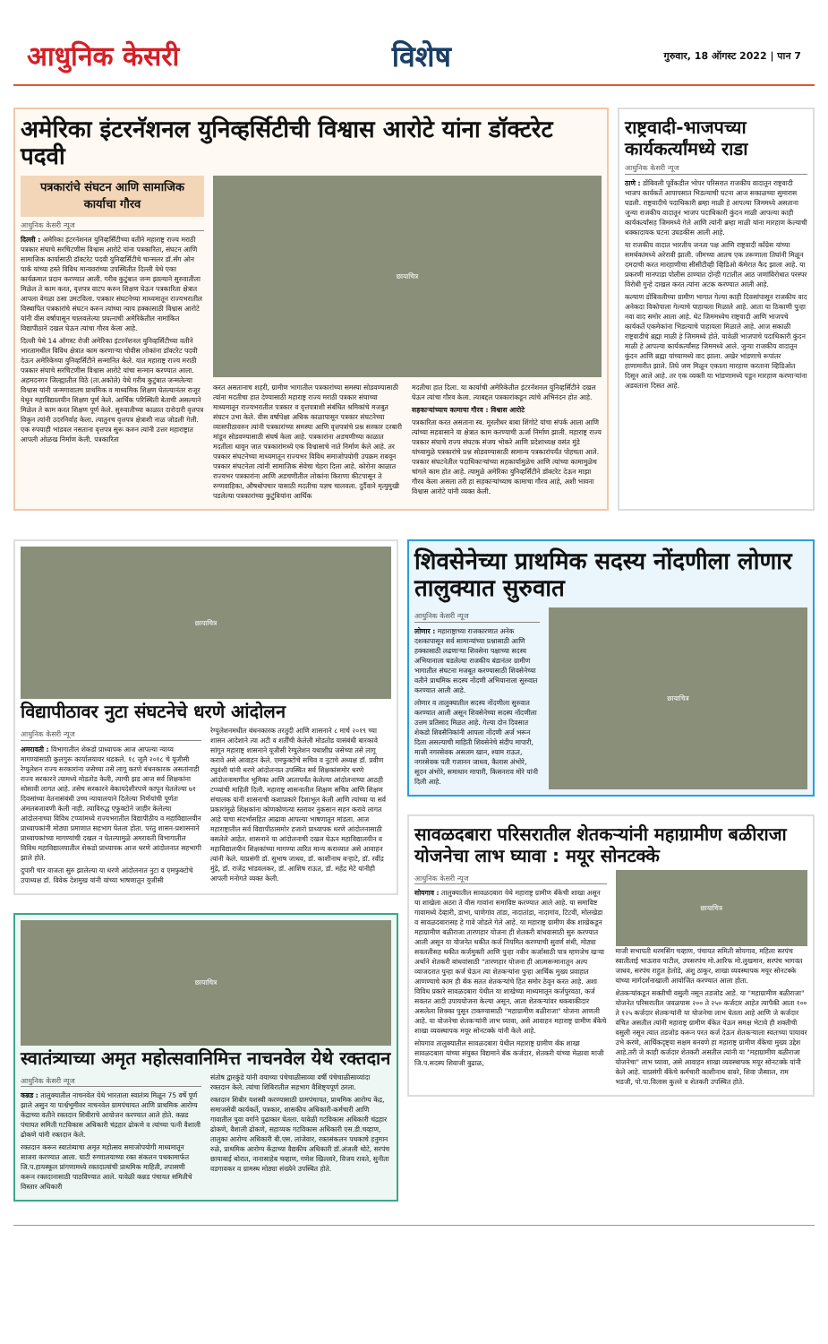आधुनिक केसरी विशेष
गुरुवार, 18 ऑगस्ट 2022 | पान 7
अमेरिका इंटरनॅशनल युनिव्हर्सिटीची विश्वास आरोटे यांना डॉक्टरेट पदवी
पत्रकारांचे संघटन आणि सामाजिक कार्याचा गौरव
आधुनिक केसरी न्यूज
दिल्ली : अमेरिका इंटरनॅशनल युनिव्हर्सिटीच्या वतीने महाराष्ट्र राज्य मराठी पत्रकार संघाचे सरचिटणीस विश्वास आरोटे यांना पत्रकारिता, संघटन आणि सामाजिक कार्यासाठी डॉक्टरेट पदवी युनिव्हर्सिटीचे चान्सलर डॉ.सँग ओन पार्क यांच्या हस्ते विविध मान्यवरांच्या उपस्थितीत दिल्ली येथे एका कार्यक्रमात प्रदान करण्यात आली. गरीब कुटुंबात जन्म झाल्याने सुरुवातीला मिळेल ते काम करत, वृत्तपत्र वाटप करुन शिक्षण घेऊन पत्रकारिता क्षेत्रात आपला वेगळा ठसा उमटविला. पत्रकार संघटनेच्या माध्यमातून राज्यभरातील विस्थापित पत्रकारांचे संघटन करुन त्यांच्या न्याय हक्कासाठी विश्वास आरोटे यांनी वीस वर्षापासून चालवलेल्या प्रयत्नाची अमेरिकेतील नामांकित विद्यापीठाने दखल घेऊन त्यांचा गौरव केला आहे.
दिल्ली येथे 14 ऑगस्ट रोजी अमेरिका इंटरनॅशनल युनिव्हर्सिटीच्या वतीने भारतामधील विविध क्षेत्रात काम करणाऱ्या चोवीस लोकांना डॉक्टरेट पदवी देऊन अमेरिकेच्या युनिव्हर्सिटीने सन्मानित केले. यात महाराष्ट्र राज्य मराठी पत्रकार संघाचे सरचिटणीस विश्वास आरोटे यांचा सन्मान करण्यात आला. अहमदनगर जिल्ह्यातील विठे (ता.अकोले) येथे गरीब कुटुंबात जन्मलेल्या विश्वास यांनी जन्मगावातच प्राथमिक व माध्यमिक शिक्षण घेतल्यानंतर राजूर येथून महाविद्यालयीन शिक्षण पूर्ण केले. आर्थिक परिस्थिती बेताची असल्याने मिळेल ते काम करत शिक्षण पूर्ण केले. सुरुवातीच्या काळात दारोदारी वृत्तपत्र विकून त्यांनी उदरनिर्वाह केला. त्यातुनच वृत्तपत्र क्षेत्राशी नाळ जोडली गेली. एक रुपयाही भांडवल नसताना वृत्तपत्र सुरू करुन त्यांनी उत्तर महाराष्ट्रात आपली ओळख निर्माण केली. पत्रकारिता
छायाचित्र
करत असतानाच शहरी, ग्रामीण भागातील पत्रकारांच्या समस्या सोडवण्यासाठी त्यांना मदतीचा हात देण्यासाठी महाराष्ट्र राज्य मराठी पत्रकार संघाच्या माध्यमातून राज्यभरातील पत्रकार व वृत्तपत्राशी संबंधित श्रमिकांचे मजबुत संघटन उभा केले. वीस वर्षापेक्षा अधिक काळापासून पत्रकार संघटनेच्या व्यासपीठावरुन त्यांनी पत्रकारांच्या समस्या आणि वृत्तपत्रांचे प्रश्न सरकार दरबारी मांडून सोडवण्यासाठी संघर्ष केला आहे. पत्रकारांना अडचणीच्या काळात मदतीला धावून जात पत्रकारांमध्ये एक विश्वासाचे नाते निर्माण केले आहे. तर पत्रकार संघटनेच्या माध्यमातून राज्यभर विविध समाजोपयोगी उपक्रम राबवून पत्रकार संघटनेला त्यांनी सामाजिक सेवेचा चेहरा दिला आहे. कोरोना काळात राज्यभर पत्रकारांना आणि अडचणीतील लोकांना किराणा कीटपासून ते रुग्णवाहिका, औषधोपचार यासाठी मदतीचा यज्ञच चालवला. दुर्दैवाने मृत्युमुखी पडलेल्या पत्रकारांच्या कुटुंबियांना आर्थिक
मदतीचा हात दिला. या कार्याची अमेरिकेतील इंटरनॅशनल युनिव्हर्सिटीने दखल घेऊन त्यांचा गौरव केला. त्याबद्दल पत्रकारांकडून त्यांचे अभिनंदन होत आहे.
सहकाऱ्यांच्याच कामाचा गौरव : विश्वास आरोटे
पत्रकारिता करत असताना स्व. मुरलीधर बाबा शिंगोटे यांचा संपर्क आला आणि त्यांच्या सहवासाने या क्षेत्रात काम करण्याची ऊर्जा निर्माण झाली. महाराष्ट्र राज्य पत्रकार संघाचे राज्य संघटक संजय भोकरे आणि प्रदेशाध्यक्ष वसंत मुंडे यांच्यामुळे पत्रकारांचे प्रश्न सोडवण्यासाठी सामान्य पत्रकारांपर्यंत पोहचता आले. पत्रकार संघटनेतील पदाधिकाऱ्यांच्या सहकार्यामुळेच आणि त्यांच्या कामामुळेच चांगले काम होत आहे. त्यामुळे अमेरिका युनिव्हर्सिटीने डॉक्टरेट देऊन माझा गौरव केला असला तरी हा सहकाऱ्यांच्याच कामाचा गौरव आहे, अशी भावना विश्वास आरोटे यांनी व्यक्त केली.
राष्ट्रवादी-भाजपच्या कार्यकर्त्यांमध्ये राडा
आधुनिक केसरी न्यूज
ठाणे : डोंबिवली पूर्वेकडील भोपर परिसरात राजकीय वादातून राष्ट्रवादी भाजप कार्यकर्ते आपापसात भिडल्याची घटना आज सकाळच्या सुमारास घडली. राष्ट्रवादीचे पदाधिकारी ब्रम्हा माळी हे आपल्या जिममध्ये असताना जुन्या राजकीय वादातून भाजप पदाधिकारी कुंदन माळी आपल्या काही कार्यकर्त्यांसह जिममध्ये गेले आणि त्यांनी ब्रम्हा माळी यांना मारहाण केल्याची धक्कादायक घटना उघडकीस आली आहे.
या राजकीय वादात भारतीय जनता पक्ष आणि राष्ट्रवादी काँग्रेस यांच्या समर्थकांमध्ये अरेरावी झाली. जीमच्या आतच एक तरूणाला तिघांनी मिळून दमदाची करत मारहाणीचा सीसीटीव्ही व्हिडिओ कॅमेरात कैद झाला आहे. या प्रकरणी मानपाडा पोलीस ठाण्यात दोन्ही गटातील आठ जणांविरोधात परस्पर विरोधी गुन्हे दाखल करत त्यांना अटक करण्यात आली आहे.
कल्याण डोंबिवलीच्या ग्रामीण भागात गेल्या काही दिवसांपासून राजकीय वाद अनेकदा विकोपाला गेल्याचे पाहायला मिळाले आहे. आता या ठिकाणी पुन्हा नवा वाद समोर आला आहे. थेट जिममध्येच राष्ट्रवादी आणि भाजपचे कार्यकर्ते एकमेकांना भिडल्याचे पाहायला मिळाले आहे. आज सकाळी राष्ट्रवादीचे ब्रह्मा माळी हे जिममध्ये होते. यावेळी भाजपाचे पदाधिकारी कुंदन माळी हे आपल्या कार्यकर्त्यांसह जिममध्ये आले. जुन्या राजकीय वादातून कुंदन आणि ब्रह्मा यांच्यामध्ये वाद झाला. अखेर भांडणाचे रूपांतर हाणामारीत झाले. तिघे जण मिळून एकाला मारहाण करताना व्हिडिओत दिसून आले आहे. तर एक व्यक्ती या भांडणामध्ये पडून मारहाण करणाऱ्यांना अडवताना दिसत आहे.
छायाचित्र
विद्यापीठावर नुटा संघटनेचे धरणे आंदोलन
आधुनिक केसरी न्यूज
अमरावती : विभागातील शेकडो प्राध्यापक आज आपल्या न्याय्य मागण्यांसाठी कुलगुरू कार्यालयावर धडकले. १८ जुलै २०१८ चे यूजीसी रेग्युलेशन राज्य सरकारांना जसेच्या तसे लागू करणे बंधनकारक असतांनाही राज्य सरकारने त्यामध्ये मोडतोड केली, त्याची झड आज सर्व शिक्षकांना सोसावी लागत आहे. तसेच सरकारने बेकायदेशीरपणे कापून घेतलेल्या ७१ दिवसांच्या वेतनासंबंधी उच्च न्यायालयाने दिलेल्या निर्णयांची पूर्णतः अंमलबजावणी केली नाही. त्याविरुद्ध एफुक्टोने जाहीर केलेल्या आंदोलनाच्या विविध टप्प्यांमध्ये राज्यभरातील विद्यापीठीय व महाविद्यालयीन प्राध्यापकांनी मोठ्या प्रमाणात सहभाग घेतला होता. परंतु शासन-प्रशासनाने प्राध्यापकांच्या मागण्यांची दखल न घेतल्यामुळे अमरावती विभागातील विविध महाविद्यालयातील शेकडो प्राध्यापक आज धरणे आंदोलनात सहभागी झाले होते.
दुपारी चार वाजता सुरु झालेल्या या धरणे आंदोलनात नुटा व एमफुक्टोचे उपाध्यक्ष डॉ. विवेक देशमुख यांनी यांच्या भाषणातून यूजीसी
रेग्युलेशनमधील बंधनकारक तरतुदी आणि शासनाने ८ मार्च २०१९ च्या शासन आदेशाने त्या अटी व शर्तींची केलेली मोडतोड यासंबंधी बारकावे सांगून महाराष्ट्र शासनाने यूजीसी रेग्युलेशन यथाशीघ्र जसेच्या तसे लागू करावे असे आवाहन केले. एमफुक्टोचे सचिव व नुटाचे अध्यक्ष डॉ. प्रवीण रघुवंशी यांनी धरणे आंदोलनात उपस्थित सर्व शिक्षकांसमोर धरणे आंदोलनामागील भूमिका आणि आतापर्यंत केलेल्या आंदोलनाच्या आठही टप्प्यांची माहिती दिली. महाराष्ट्र शासनातील शिक्षण सचिव आणि शिक्षण संचालक यांनी शासनाची कशाप्रकारे दिशाभूल केली आणि त्यांच्या या सर्व प्रकारांमुळे शिक्षकांना कोणकोणत्या स्तरावर नुकसान सहन करावे लागत आहे याचा संदर्भासहित आढावा आपल्या भाषणातून मांडला. आज महाराष्ट्रातील सर्व विद्यापीठासमोर हजारो प्राध्यापक धरणे आंदोलनासाठी बसलेले आहेत. शासनाने या आंदोलनाची दखल घेऊन महाविद्यालयीन व महाविद्यालयीन शिक्षकांच्या मागण्या त्वरित मान्य कराव्यात असे आवाहन त्यांनी केले. याप्रसंगी डॉ. सुभाष जाधव, डॉ. काशीनाथ बऱ्हाटे, डॉ. रवींद्र मुंद्रे, डॉ. राजेंद्र भांडवलकर, डॉ. आशिष राऊत, डॉ. महेंद्र मेटे यांनीही आपली मनोगते व्यक्त केली.
छायाचित्र
स्वातंत्र्याच्या अमृत महोत्सवानिमित्त नाचनवेल येथे रक्तदान
आधुनिक केसरी न्यूज
कन्नड : तालुक्यातील नाचनवेल येथे भारताला स्वातंत्र्य मिळून 75 वर्षे पूर्ण झाले असुन या पार्श्वभूमीवर नाचनवेल ग्रामपंचायत आणि प्राथमिक आरोग्य केंद्राच्या वतीने रक्तदान शिबीराचे आयोजन करण्यात आले होते. कन्नड पंचायत समिती गटविकास अधिकारी चंद्रहार ढोकणे व त्यांच्या पत्नी वैशाली ढोकणे यांनी रक्तदान केले.
रक्तदान करून स्वातंत्र्याचा अमृत महोत्सव समाजोपयोगी माध्यमातून साजरा करण्यात आला. घाटी रुग्णालयाच्या रक्त संकलन पथकामार्फत जि.प.हायस्कूल प्रांगणामध्ये रक्तदात्यांची प्राथमिक माहिती, तपासणी करून रक्तदानासाठी पाठविण्यात आले. यावेळी कन्नड पंचायत समितीचे विस्तार अधिकारी
संतोष द्वारकुंडे यांनी वयाच्या पंचेचाळीसाव्या वर्षी पंचेचाळीसाव्यांदा रक्तदान केले. त्यांचा शिबिरातील सहभाग वैशिष्ट्यपूर्ण ठरला.
रक्तदान शिबीर यशस्वी करण्यासाठी ग्रामपंचायत, प्राथमिक आरोग्य केंद्र, समाजसेवी कार्यकर्ते, पत्रकार, शासकीय अधिकारी-कर्मचारी आणि गावातील युवा वर्गाने पुढाकार घेतला. यावेळी गटविकास अधिकारी चंद्रहार ढोकणे, वैशाली ढोकणे, सहाय्यक गटविकास अधिकारी एस.डी.चव्हाण, तालुका आरोग्य अधिकारी बी.एस. लांजेवार, रक्तसंकलन पथकाचे हनुमान रुळे, प्राथमिक आरोग्य केंद्राच्या वैद्यकीय अधिकारी डॉ.अंजली थोटे, सरपंच छायाबाई थोरात, नानासाहेब चव्हाण, गणेश खिल्लारे, विजय रावते, सुनीता वडगावकर व ग्रामस्थ मोठ्या संख्येने उपस्थित होते.
शिवसेनेच्या प्राथमिक सदस्य नोंदणीला लोणार तालुक्यात सुरुवात
आधुनिक केसरी न्यूज
लोणार : महाराष्ट्राच्या राजकारणात अनेक दशकापासून सर्व सामान्यांच्या प्रश्नासाठी आणि हक्कासाठी लढणाऱ्या शिवसेना पक्षाच्या सदस्य अभियानाला घडलेल्या राजकीय बंडानंतर ग्रामीण भागातील संघटना मजबूत करण्यासाठी शिवसेनेच्या वतीने प्राथमिक सदस्य नोंदणी अभियानाला सुरुवात करण्यात आली आहे.
लोणार व तालुक्यातील सदस्य नोंदणीला सुरुवात करण्यात आली असून शिवसेनेच्या सदस्य नोंदणीला उत्तम प्रतिसाद मिळत आहे. गेल्या दोन दिवसात शेकडो शिवसैनिकांनी आपला नोंदणी अर्ज भरून दिला असल्याची माहिती शिवसेनेचे संदीप मापारी, माजी नगरसेवक असलम खान, श्याम राऊत, नगरसेवक पती गजानन जाधव, कैलास अंभोरे, सूदन अंभोरे, समाधान मापारी, किसनराव मोरे यांनी दिली आहे.
छायाचित्र
सावळदबारा परिसरातील शेतकऱ्यांनी महाग्रामीण बळीराजा योजनेचा लाभ घ्यावा : मयूर सोनटक्के
आधुनिक केसरी न्यूज
सोयगाव : तालुक्यातील सावळदबारा येथे महाराष्ट्र ग्रामीण बँकेची शाखा असून या शाखेला अठरा ते वीस गावांना समाविष्ट करण्यात आले आहे. या समाविष्ट गावामध्ये देव्हारी, डाभा, घाणेगांव तांडा, नादातांडा, नादागांव, टिटवी, मोलखेडा व सावळदबारासह हे गावे जोडले गेले आहे. या महाराष्ट्र ग्रामीण बँक शाखेकडून महाग्रामीण बळीराजा तारणहार योजना ही शेतकरी बांधवासाठी सुरु करण्यात आली असून या योजनेत थकीत कर्ज नियमित करण्याची सुवर्ण संधी, मोठ्या सवलतीसह थकीत कर्जमुक्ती आणि पुन्हा नवीन कर्जासाठी पात्र म्हणजेच खऱ्या अर्थाने शेतकरी बांधवांसाठी "तारणहार योजना ही आत्मसन्मानातून अल्प व्याजदरात पुन्हा कर्ज घेऊन त्या शेतकऱ्यांना पुन्हा आर्थिक मुख्य प्रवाहात आणण्याचे काम ही बँक सतत शेतकऱ्यांचे हित समोर ठेवून करत आहे. अशा विविध प्रकारे सावळदबारा येथील या शाखेच्या माध्यमातून कर्जपुरवठा, कर्ज सवलत आदी उपाययोजना केल्या असून, आता शेतकऱ्यांवर थकबाकीदार असलेला शिक्का पुसून टाकण्यासाठी "महाग्रामीण बळीराजा" योजना आणली आहे. या योजनेचा शेतकऱ्यांनी लाभ घ्यावा, असे आवाहन महाराष्ट्र ग्रामीण बँकेचे शाखा व्यवस्थापक मयूर सोनटक्के यांनी केले आहे.
सोयगाव तालुक्यातील सावळदबारा येथील महाराष्ट्र ग्रामीण बँक शाखा सावळदबारा यांच्या संयुक्त विद्यमाने बँक कर्जदार, शेतकरी यांच्या मेळावा माजी जि.प.सदस्य शिवाजी बुढाळ,
छायाचित्र
माजी सभापती धरमसिंग चव्हाण, पंचायत समिती सोयगाव, महिला सरपंच स्वातीताई भाऊराव पाटील, उपसरपंच मो.आरिफ मो.लुखमान, सरपंच भागवत जाधव, सरपंच राहुल हेलोडे, अंशु ठाकूर, शाखा व्यवस्थापक मयूर सोनटक्के यांच्या मार्गदर्शनाखाली आयोजित करण्यात आला होता.
शेतकऱ्यांकडून सक्तीची वसुली नसून तडजोड आहे. या "महाग्रामीण बळीराजा" योजनेत परिसरातील जवळपास २०० ते २५० कर्जदार आहेत त्यापैकी आता १०० ते १२५ कर्जदार शेतकऱ्यांनी या योजनेचा लाभ घेतला आहे आणि जे कर्जदार वंचित असतील त्यांनी महाराष्ट्र ग्रामीण बँकेत येऊन समक्ष भेटावे ही शक्तीची वसुली नसून त्यात तडजोड करून परत कर्ज देऊन शेतकऱ्याला स्वतःच्या पायावर उभे करणे, आर्थिकदृष्ट्या सक्षम बनवणे हा महाराष्ट्र ग्रामीण बँकेचा मुख्य उद्देश आहे.तरी जे काही कर्जदार शेतकरी असतील त्यांनी या "महाग्रामीण बळीराजा योजनेचा" लाभ घ्यावा, असे आवाहन शाखा व्यवस्थापक मयूर सोनटक्के यांनी केले आहे. याप्रसंगी बँकेचे कर्मचारी काशीनाथ वावरे, शिवा जैस्वाल, राम भडजी, पो.पा.विलास कुल्ले व शेतकरी उपस्थित होते.